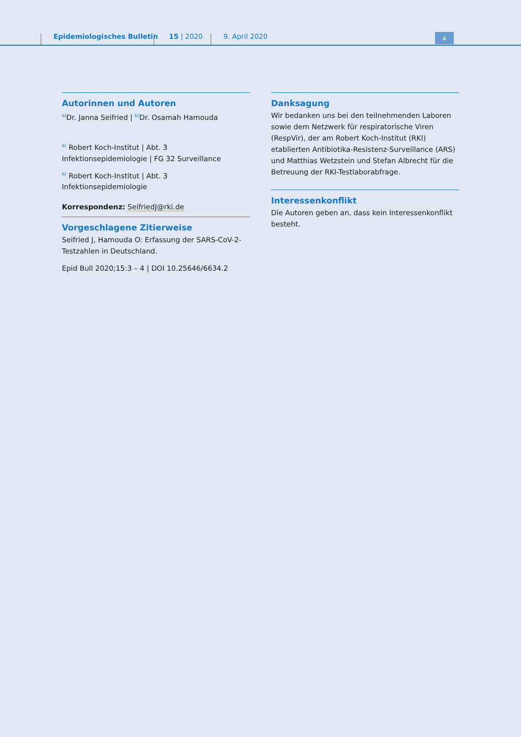Epidemiologisches Bulletin 15 | 2020 9. April 2020 4
Autorinnen und Autoren
<sup>a)</sup> Dr. Janna Seifried | <sup>b)</sup>Dr. Osamah Hamouda
<sup>a)</sup> Robert Koch-Institut | Abt. 3 Infektionsepidemiologie | FG 32 Surveillance
<sup>b)</sup> Robert Koch-Institut | Abt. 3 Infektionsepidemiologie
Korrespondenz: SeifriedJ@rki.de
Vorgeschlagene Zitierweise
Seifried J, Hamouda O: Erfassung der SARS-CoV-2-Testzahlen in Deutschland.
Epid Bull 2020;15:3 – 4 | DOI 10.25646/6634.2
Danksagung
Wir bedanken uns bei den teilnehmenden Laboren sowie dem Netzwerk für respiratorische Viren (RespVir), der am Robert Koch-Institut (RKI) etablierten Antibiotika-Resistenz-Surveillance (ARS) und Matthias Wetzstein und Stefan Albrecht für die Betreuung der RKI-Testlaborabfrage.
Interessenkonflikt
Die Autoren geben an, dass kein Interessenkonflikt besteht.